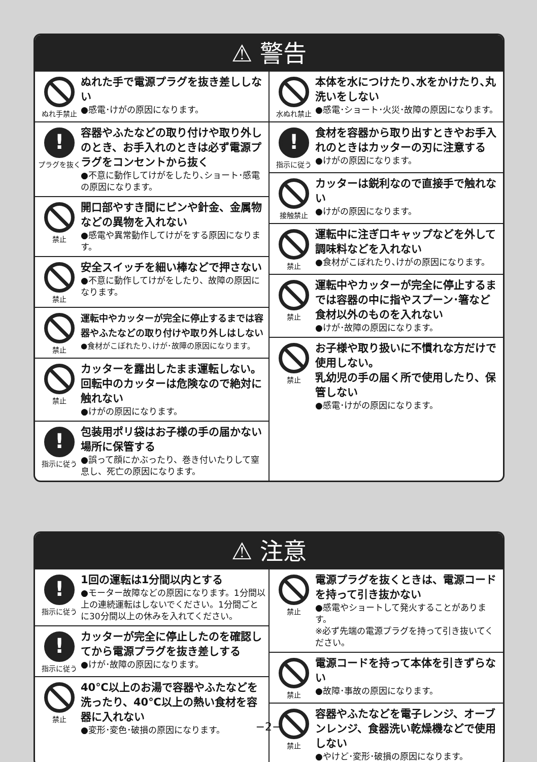⚠ 警告
ぬれ手禁止
ぬれた手で電源プラグを抜き差ししない
●感電･けがの原因になります。
プラグを抜く
容器やふたなどの取り付けや取り外しのとき、お手入れのときは必ず電源プラグをコンセントから抜く
●不意に動作してけがをしたり､ショート･感電の原因になります。
禁止
開口部やすき間にピンや針金、金属物などの異物を入れない
●感電や異常動作してけがをする原因になります。
禁止
安全スイッチを細い棒などで押さない
●不意に動作してけがをしたり、故障の原因になります。
禁止
運転中やカッターが完全に停止するまでは容器やふたなどの取り付けや取り外しはしない
●食材がこぼれたり､けが･故障の原因になります。
禁止
カッターを露出したまま運転しない。回転中のカッターは危険なので絶対に触れない
●けがの原因になります。
指示に従う
包装用ポリ袋はお子様の手の届かない場所に保管する
●誤って顔にかぶったり、巻き付いたりして窒息し、死亡の原因になります。
水ぬれ禁止
本体を水につけたり､水をかけたり､丸洗いをしない
●感電･ショート･火災･故障の原因になります。
指示に従う
食材を容器から取り出すときやお手入れのときはカッターの刃に注意する
●けがの原因になります。
接触禁止
カッターは鋭利なので直接手で触れない
●けがの原因になります。
禁止
運転中に注ぎ口キャップなどを外して調味料などを入れない
●食材がこぼれたり､けがの原因になります。
禁止
運転中やカッターが完全に停止するまでは容器の中に指やスプーン･箸など食材以外のものを入れない
●けが･故障の原因になります。
禁止
お子様や取り扱いに不慣れな方だけで使用しない。
乳幼児の手の届く所で使用したり、保管しない
●感電･けがの原因になります。
⚠ 注意
指示に従う
1回の運転は1分間以内とする
●モーター故障などの原因になります。1分間以上の連続運転はしないでください。1分間ごとに30分間以上の休みを入れてください。
指示に従う
カッターが完全に停止したのを確認してから電源プラグを抜き差しする
●けが･故障の原因になります。
禁止
40℃以上のお湯で容器やふたなどを洗ったり、40℃以上の熱い食材を容器に入れない
●変形･変色･破損の原因になります。
禁止
電源プラグを抜くときは、電源コードを持って引き抜かない
●感電やショートして発火することがあります。
※必ず先端の電源プラグを持って引き抜いてください。
禁止
電源コードを持って本体を引きずらない
●故障･事故の原因になります。
禁止
容器やふたなどを電子レンジ、オーブンレンジ、食器洗い乾燥機などで使用しない
●やけど･変形･破損の原因になります。
−2−